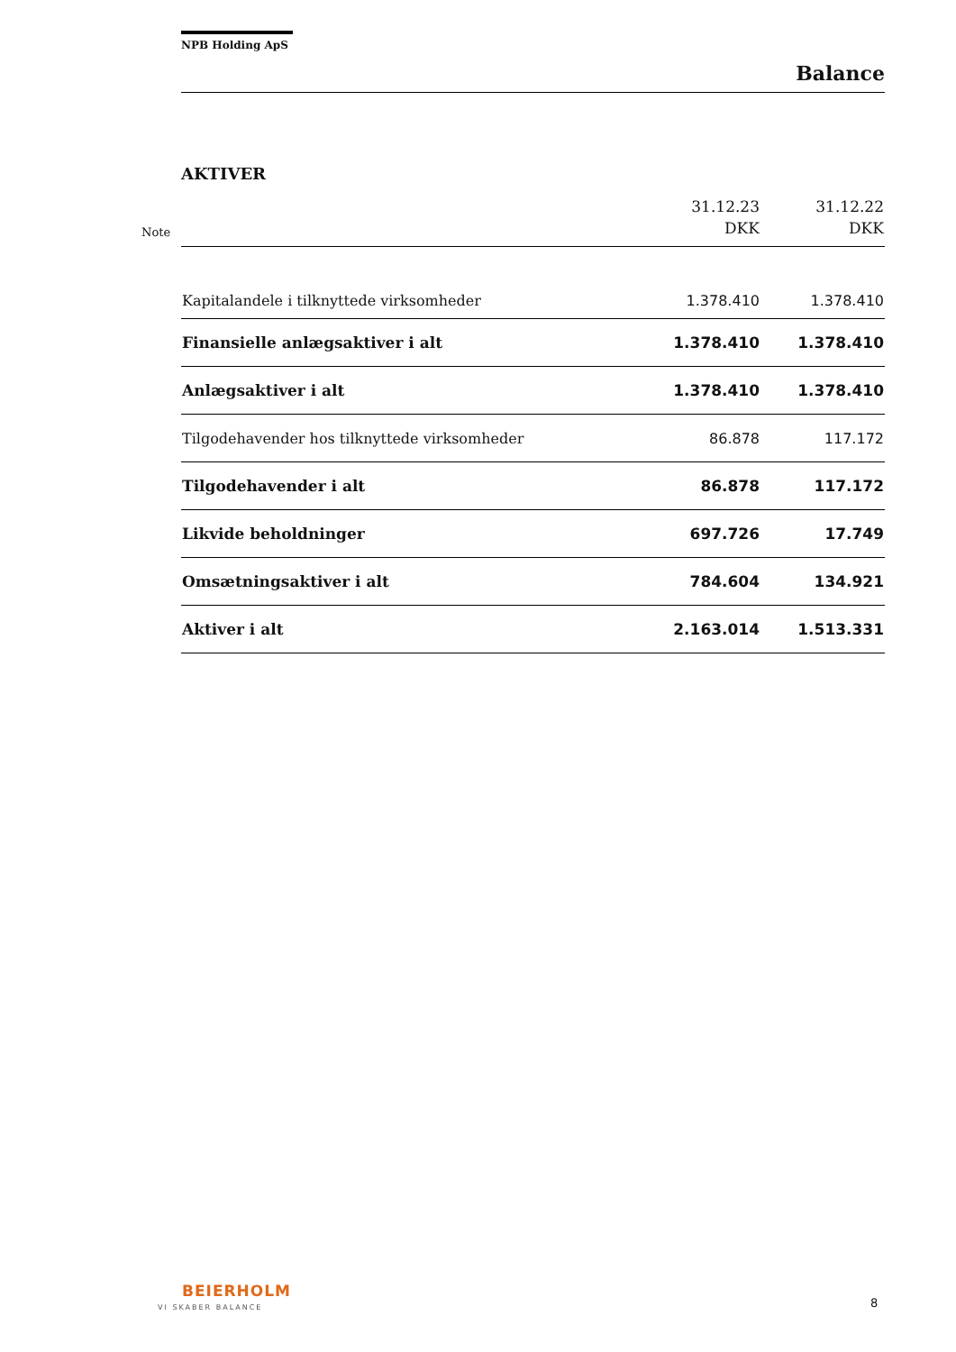NPB Holding ApS
Balance
AKTIVER
Note
| | 31.12.23 DKK | 31.12.22 DKK |
| --- | --- | --- |
| Kapitalandele i tilknyttede virksomheder | 1.378.410 | 1.378.410 |
| Finansielle anlægsaktiver i alt | 1.378.410 | 1.378.410 |
| Anlægsaktiver i alt | 1.378.410 | 1.378.410 |
| Tilgodehavender hos tilknyttede virksomheder | 86.878 | 117.172 |
| Tilgodehavender i alt | 86.878 | 117.172 |
| Likvide beholdninger | 697.726 | 17.749 |
| Omsætningsaktiver i alt | 784.604 | 134.921 |
| Aktiver i alt | 2.163.014 | 1.513.331 |
BEIERHOLM
VI SKABER BALANCE 8